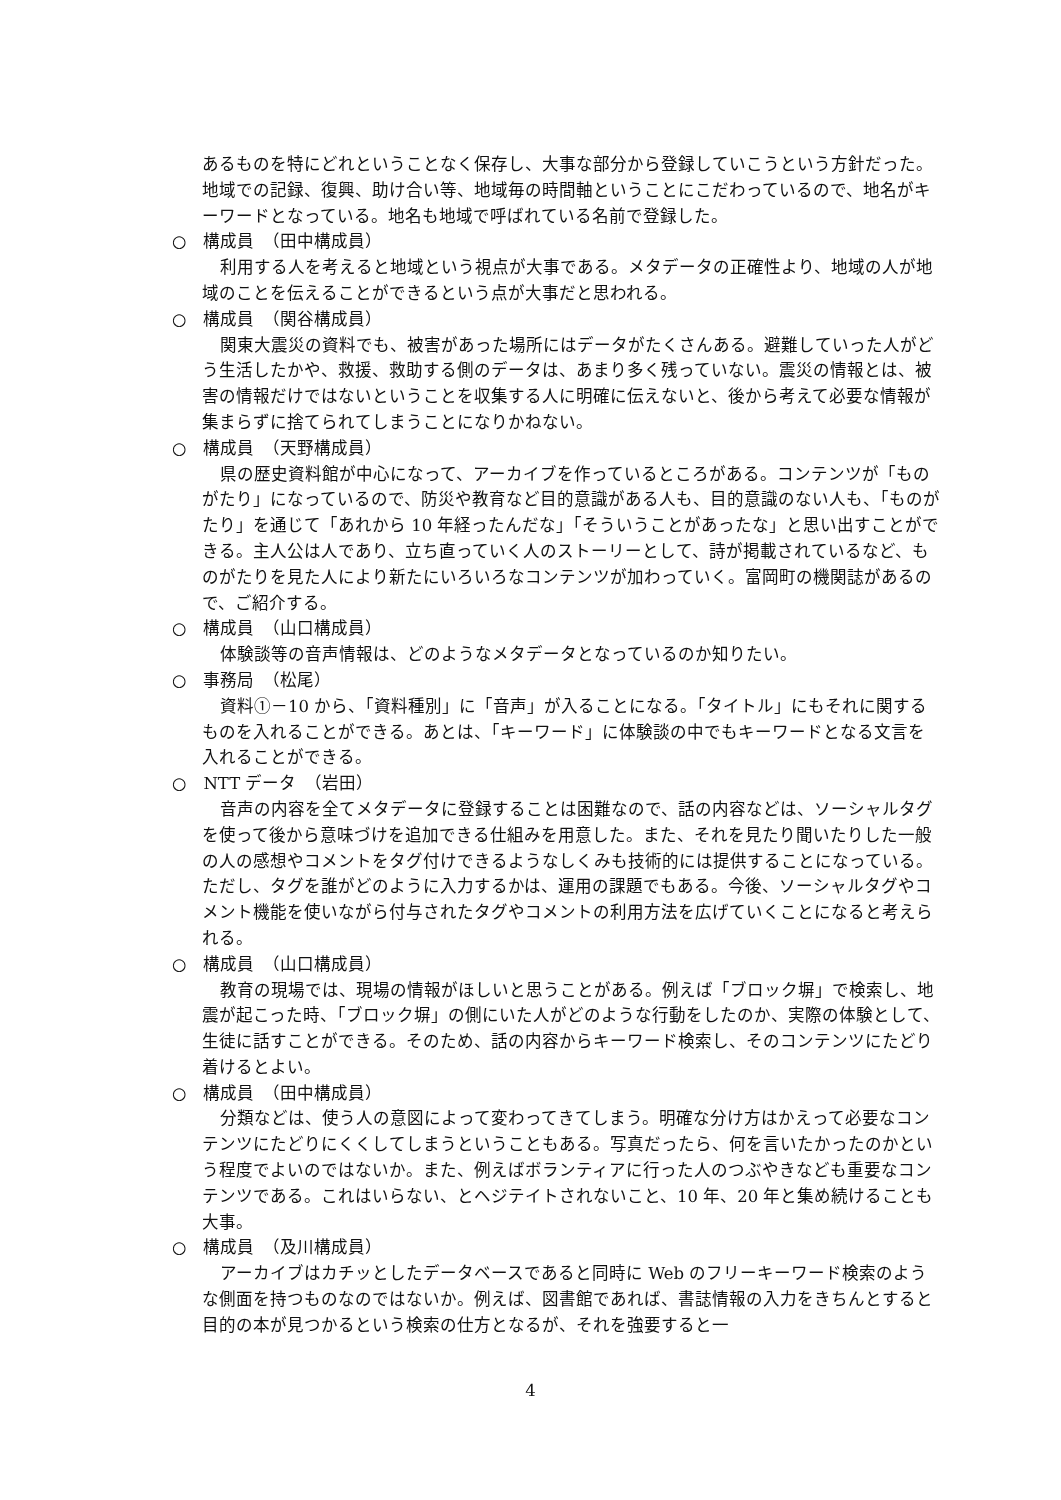あるものを特にどれということなく保存し、大事な部分から登録していこうという方針だった。地域での記録、復興、助け合い等、地域毎の時間軸ということにこだわっているので、地名がキーワードとなっている。地名も地域で呼ばれている名前で登録した。
○　構成員　（田中構成員）
利用する人を考えると地域という視点が大事である。メタデータの正確性より、地域の人が地域のことを伝えることができるという点が大事だと思われる。
○　構成員　（関谷構成員）
関東大震災の資料でも、被害があった場所にはデータがたくさんある。避難していった人がどう生活したかや、救援、救助する側のデータは、あまり多く残っていない。震災の情報とは、被害の情報だけではないということを収集する人に明確に伝えないと、後から考えて必要な情報が集まらずに捨てられてしまうことになりかねない。
○　構成員　（天野構成員）
県の歴史資料館が中心になって、アーカイブを作っているところがある。コンテンツが「ものがたり」になっているので、防災や教育など目的意識がある人も、目的意識のない人も、「ものがたり」を通じて「あれから 10 年経ったんだな」「そういうことがあったな」と思い出すことができる。主人公は人であり、立ち直っていく人のストーリーとして、詩が掲載されているなど、ものがたりを見た人により新たにいろいろなコンテンツが加わっていく。富岡町の機関誌があるので、ご紹介する。
○　構成員　（山口構成員）
体験談等の音声情報は、どのようなメタデータとなっているのか知りたい。
○　事務局　（松尾）
資料①－10 から、「資料種別」に「音声」が入ることになる。「タイトル」にもそれに関するものを入れることができる。あとは、「キーワード」に体験談の中でもキーワードとなる文言を入れることができる。
○　NTT データ　（岩田）
音声の内容を全てメタデータに登録することは困難なので、話の内容などは、ソーシャルタグを使って後から意味づけを追加できる仕組みを用意した。また、それを見たり聞いたりした一般の人の感想やコメントをタグ付けできるようなしくみも技術的には提供することになっている。ただし、タグを誰がどのように入力するかは、運用の課題でもある。今後、ソーシャルタグやコメント機能を使いながら付与されたタグやコメントの利用方法を広げていくことになると考えられる。
○　構成員　（山口構成員）
教育の現場では、現場の情報がほしいと思うことがある。例えば「ブロック塀」で検索し、地震が起こった時、「ブロック塀」の側にいた人がどのような行動をしたのか、実際の体験として、生徒に話すことができる。そのため、話の内容からキーワード検索し、そのコンテンツにたどり着けるとよい。
○　構成員　（田中構成員）
分類などは、使う人の意図によって変わってきてしまう。明確な分け方はかえって必要なコンテンツにたどりにくくしてしまうということもある。写真だったら、何を言いたかったのかという程度でよいのではないか。また、例えばボランティアに行った人のつぶやきなども重要なコンテンツである。これはいらない、とヘジテイトされないこと、10 年、20 年と集め続けることも大事。
○　構成員　（及川構成員）
アーカイブはカチッとしたデータベースであると同時に Web のフリーキーワード検索のような側面を持つものなのではないか。例えば、図書館であれば、書誌情報の入力をきちんとすると目的の本が見つかるという検索の仕方となるが、それを強要すると一
4